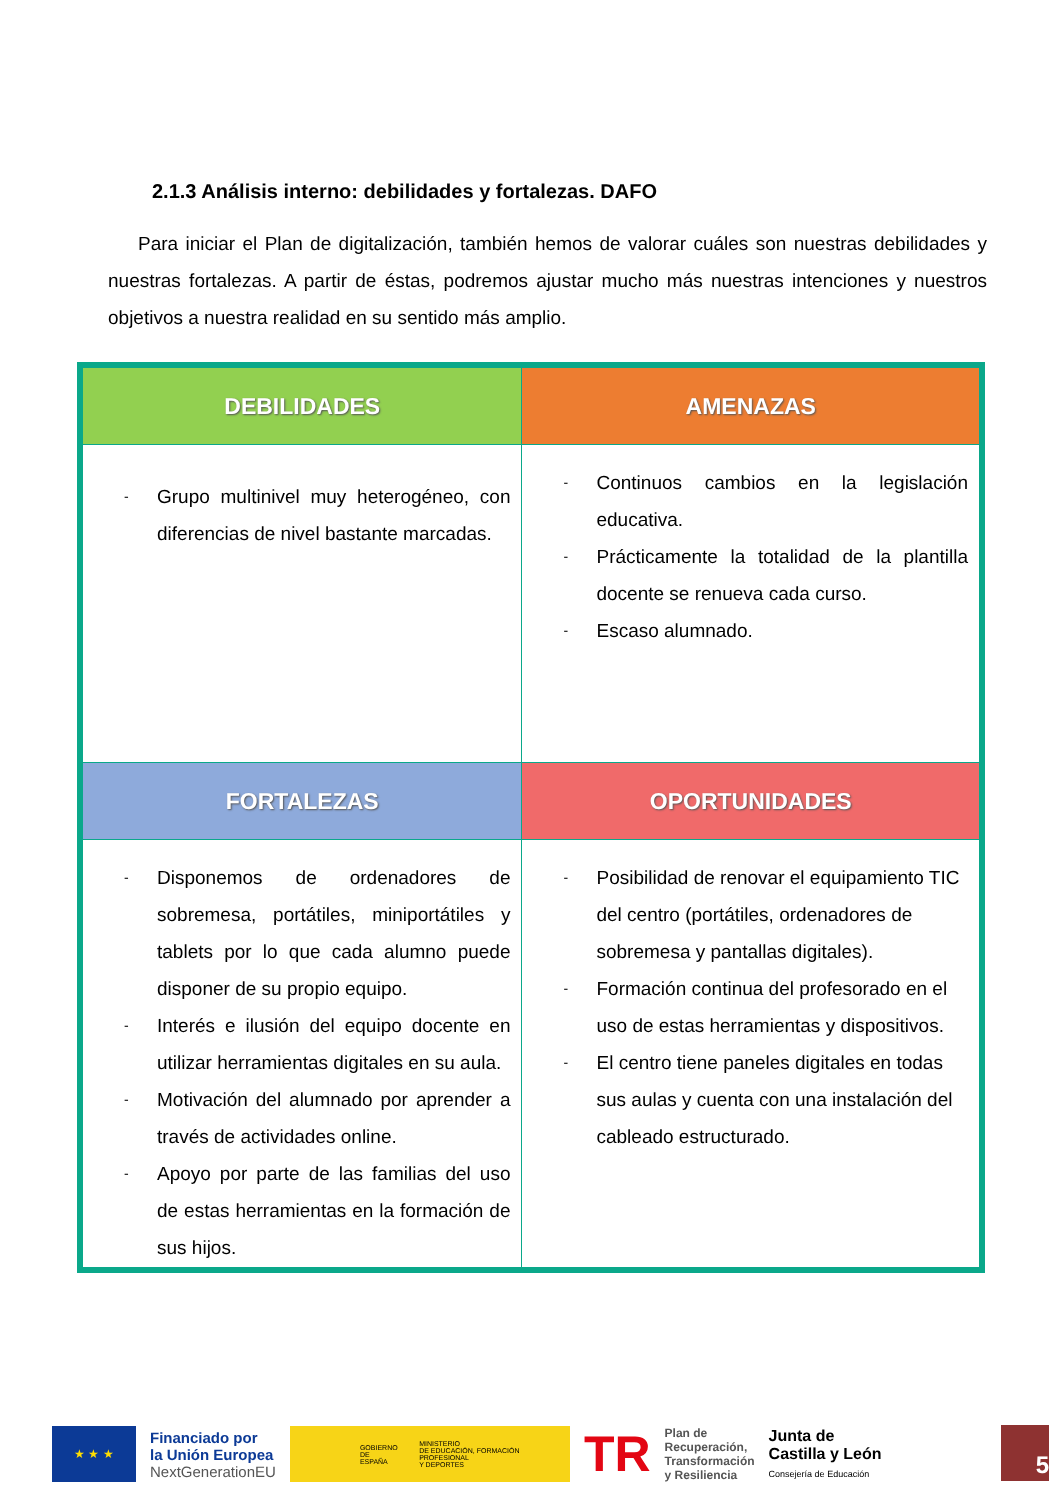2.1.3 Análisis interno: debilidades y fortalezas. DAFO
Para iniciar el Plan de digitalización, también hemos de valorar cuáles son nuestras debilidades y nuestras fortalezas. A partir de éstas, podremos ajustar mucho más nuestras intenciones y nuestros objetivos a nuestra realidad en su sentido más amplio.
| DEBILIDADES | AMENAZAS |
| --- | --- |
| - Grupo multinivel muy heterogéneo, con diferencias de nivel bastante marcadas. | - Continuos cambios en la legislación educativa. - Prácticamente la totalidad de la plantilla docente se renueva cada curso. - Escaso alumnado. |
| FORTALEZAS | OPORTUNIDADES |
| - Disponemos de ordenadores de sobremesa, portátiles, miniportátiles y tablets por lo que cada alumno puede disponer de su propio equipo. - Interés e ilusión del equipo docente en utilizar herramientas digitales en su aula. - Motivación del alumnado por aprender a través de actividades online. - Apoyo por parte de las familias del uso de estas herramientas en la formación de sus hijos. | - Posibilidad de renovar el equipamiento TIC del centro (portátiles, ordenadores de sobremesa y pantallas digitales). - Formación continua del profesorado en el uso de estas herramientas y dispositivos. - El centro tiene paneles digitales en todas sus aulas y cuenta con una instalación del cableado estructurado. |
★ ★ ★
Financiado por
la Unión Europea
NextGenerationEU
GOBIERNO
DE ESPAÑA MINISTERIO
DE EDUCACIÓN, FORMACIÓN PROFESIONAL
Y DEPORTES
TR
Plan de
Recuperación,
Transformación
y Resiliencia
Junta de
Castilla y León
Consejería de Educación
5